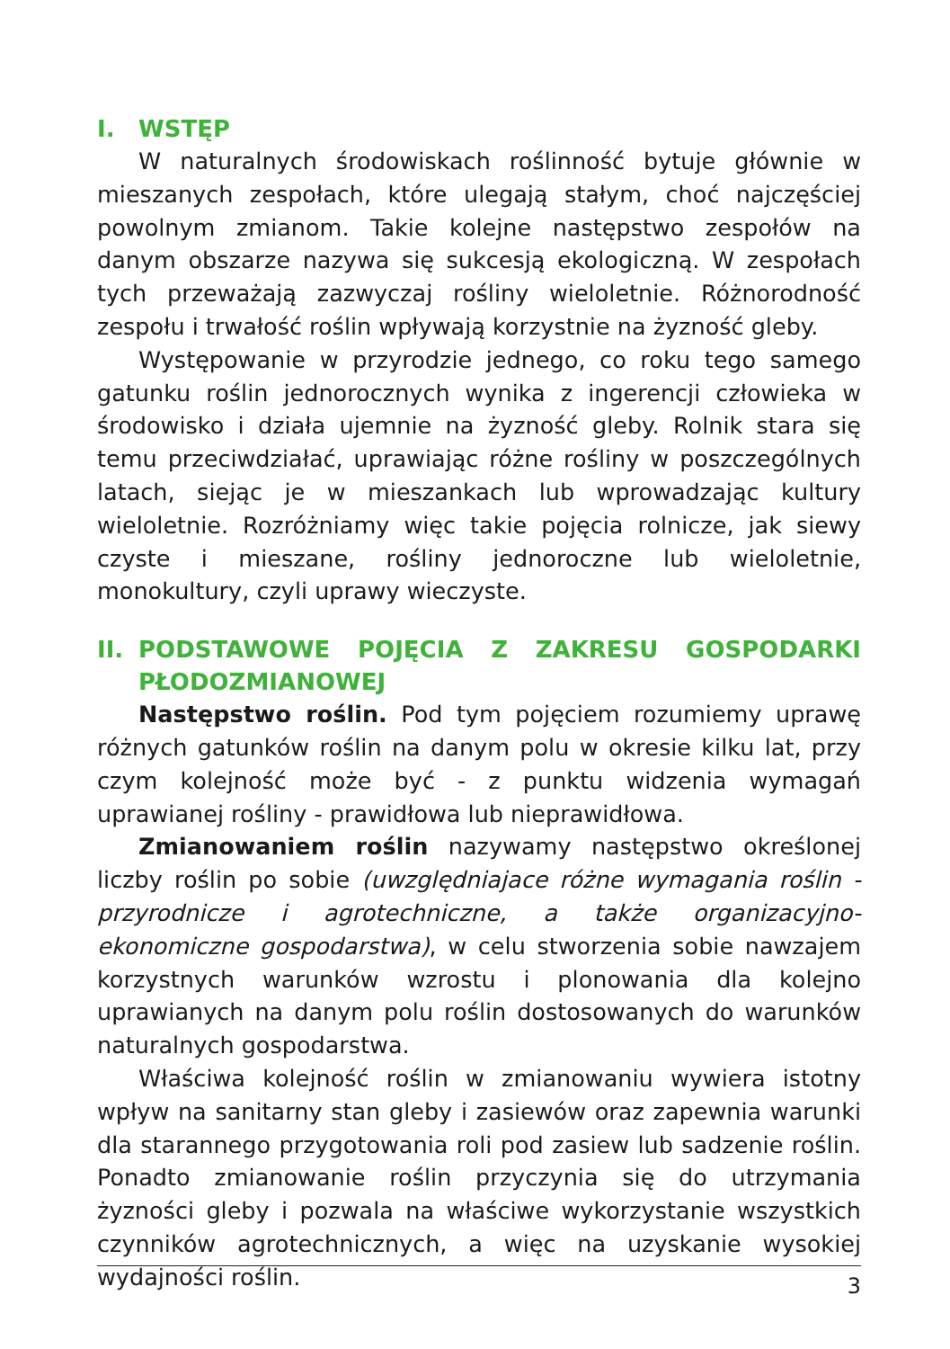I. WSTĘP
W naturalnych środowiskach roślinność bytuje głównie w mieszanych zespołach, które ulegają stałym, choć najczęściej powolnym zmianom. Takie kolejne następstwo zespołów na danym obszarze nazywa się sukcesją ekologiczną. W zespołach tych przeważają zazwyczaj rośliny wieloletnie. Różnorodność zespołu i trwałość roślin wpływają korzystnie na żyzność gleby.
Występowanie w przyrodzie jednego, co roku tego samego gatunku roślin jednorocznych wynika z ingerencji człowieka w środowisko i działa ujemnie na żyzność gleby. Rolnik stara się temu przeciwdziałać, uprawiając różne rośliny w poszczególnych latach, siejąc je w mieszankach lub wprowadzając kultury wieloletnie. Rozróżniamy więc takie pojęcia rolnicze, jak siewy czyste i mieszane, rośliny jednoroczne lub wieloletnie, monokultury, czyli uprawy wieczyste.
II. PODSTAWOWE POJĘCIA Z ZAKRESU GOSPODARKI PŁODOZMIANOWEJ
Następstwo roślin. Pod tym pojęciem rozumiemy uprawę różnych gatunków roślin na danym polu w okresie kilku lat, przy czym kolejność może być - z punktu widzenia wymagań uprawianej rośliny - prawidłowa lub nieprawidłowa.
Zmianowaniem roślin nazywamy następstwo określonej liczby roślin po sobie (uwzględniajace różne wymagania roślin - przyrodnicze i agrotechniczne, a także organizacyjno-ekonomiczne gospodarstwa), w celu stworzenia sobie nawzajem korzystnych warunków wzrostu i plonowania dla kolejno uprawianych na danym polu roślin dostosowanych do warunków naturalnych gospodarstwa.
Właściwa kolejność roślin w zmianowaniu wywiera istotny wpływ na sanitarny stan gleby i zasiewów oraz zapewnia warunki dla starannego przygotowania roli pod zasiew lub sadzenie roślin. Ponadto zmianowanie roślin przyczynia się do utrzymania żyzności gleby i pozwala na właściwe wykorzystanie wszystkich czynników agrotechnicznych, a więc na uzyskanie wysokiej wydajności roślin.
3